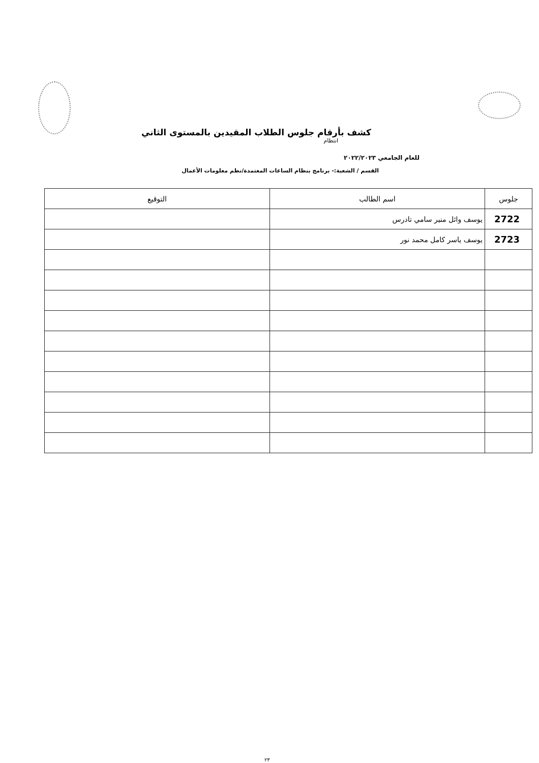كشف بأرقام جلوس الطلاب المقيدين بالمستوى الثاني
انتظام
للعام الجامعي ٢٠٢٢/٢٠٢٣
القسم / الشعبة:- برنامج بنظام الساعات المعتمدة/نظم معلومات الأعمال
| جلوس | اسم الطالب | التوقيع |
| --- | --- | --- |
| 2722 | يوسف وائل منير سامي تادرس | |
| 2723 | يوسف ياسر كامل محمد نور | |
٢٣